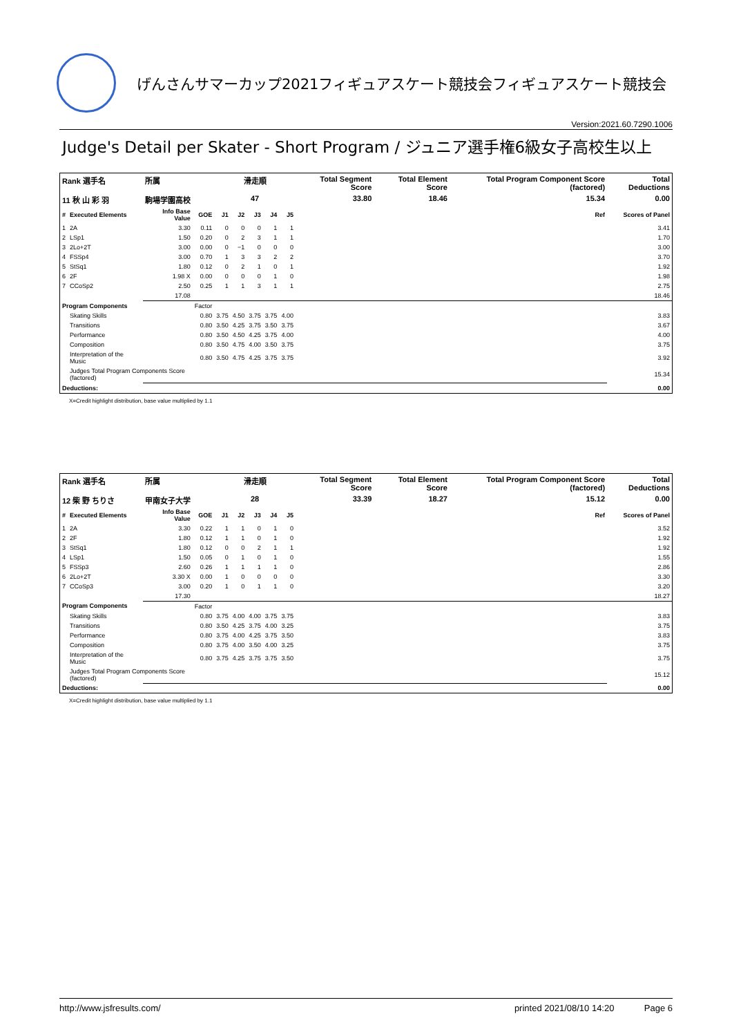げんさんサマーカップ2021フィギュアスケート競技会フィギュアスケート競技会
Version:2021.60.7290.1006
Judge's Detail per Skater - Short Program / ジュニア選手権6級女子高校生以上
| Rank 選手名 | | 所属 | | 滑走順 | | | | | Total Segment Score | Total Element Score | Total Program Component Score (factored) | Total Deductions |
| 11 秋 山 彩 羽 | | 駒場学園高校 | | 47 | | | | | 33.80 | 18.46 | 15.34 | 0.00 |
| # | Executed Elements | Info Base Value | GOE | J1 | J2 | J3 | J4 | J5 | | | Ref | Scores of Panel |
| 1 | 2A | 3.30 | 0.11 | 0 | 0 | 0 | 1 | 1 | | | | 3.41 |
| 2 | LSp1 | 1.50 | 0.20 | 0 | 2 | 3 | 1 | 1 | | | | 1.70 |
| 3 | 2Lo+2T | 3.00 | 0.00 | 0 | −1 | 0 | 0 | 0 | | | | 3.00 |
| 4 | FSSp4 | 3.00 | 0.70 | 1 | 3 | 3 | 2 | 2 | | | | 3.70 |
| 5 | StSq1 | 1.80 | 0.12 | 0 | 2 | 1 | 0 | 1 | | | | 1.92 |
| 6 | 2F | 1.98 X | 0.00 | 0 | 0 | 0 | 1 | 0 | | | | 1.98 |
| 7 | CCoSp2 | 2.50 | 0.25 | 1 | 1 | 3 | 1 | 1 | | | | 2.75 |
| | | 17.08 | | | | | | | | | | 18.46 |
| Program Components | | | Factor | | | | | | | | | |
| | Skating Skills | | 0.80 | 3.75 | 4.50 | 3.75 | 3.75 | 4.00 | | | | 3.83 |
| | Transitions | | 0.80 | 3.50 | 4.25 | 3.75 | 3.50 | 3.75 | | | | 3.67 |
| | Performance | | 0.80 | 3.50 | 4.50 | 4.25 | 3.75 | 4.00 | | | | 4.00 |
| | Composition | | 0.80 | 3.50 | 4.75 | 4.00 | 3.50 | 3.75 | | | | 3.75 |
| | Interpretation of the Music | | 0.80 | 3.50 | 4.75 | 4.25 | 3.75 | 3.75 | | | | 3.92 |
| | Judges Total Program Components Score (factored) | | | | | | | | | | | 15.34 |
| Deductions: | | | | | | | | | | | | 0.00 |
X=Credit highlight distribution, base value multiplied by 1.1
| Rank 選手名 | | 所属 | | 滑走順 | | | | | Total Segment Score | Total Element Score | Total Program Component Score (factored) | Total Deductions |
| 12 柴 野 ちりさ | | 甲南女子大学 | | 28 | | | | | 33.39 | 18.27 | 15.12 | 0.00 |
| # | Executed Elements | Info Base Value | GOE | J1 | J2 | J3 | J4 | J5 | | | Ref | Scores of Panel |
| 1 | 2A | 3.30 | 0.22 | 1 | 1 | 0 | 1 | 0 | | | | 3.52 |
| 2 | 2F | 1.80 | 0.12 | 1 | 1 | 0 | 1 | 0 | | | | 1.92 |
| 3 | StSq1 | 1.80 | 0.12 | 0 | 0 | 2 | 1 | 1 | | | | 1.92 |
| 4 | LSp1 | 1.50 | 0.05 | 0 | 1 | 0 | 1 | 0 | | | | 1.55 |
| 5 | FSSp3 | 2.60 | 0.26 | 1 | 1 | 1 | 1 | 0 | | | | 2.86 |
| 6 | 2Lo+2T | 3.30 X | 0.00 | 1 | 0 | 0 | 0 | 0 | | | | 3.30 |
| 7 | CCoSp3 | 3.00 | 0.20 | 1 | 0 | 1 | 1 | 0 | | | | 3.20 |
| | | 17.30 | | | | | | | | | | 18.27 |
| Program Components | | | Factor | | | | | | | | | |
| | Skating Skills | | 0.80 | 3.75 | 4.00 | 4.00 | 3.75 | 3.75 | | | | 3.83 |
| | Transitions | | 0.80 | 3.50 | 4.25 | 3.75 | 4.00 | 3.25 | | | | 3.75 |
| | Performance | | 0.80 | 3.75 | 4.00 | 4.25 | 3.75 | 3.50 | | | | 3.83 |
| | Composition | | 0.80 | 3.75 | 4.00 | 3.50 | 4.00 | 3.25 | | | | 3.75 |
| | Interpretation of the Music | | 0.80 | 3.75 | 4.25 | 3.75 | 3.75 | 3.50 | | | | 3.75 |
| | Judges Total Program Components Score (factored) | | | | | | | | | | | 15.12 |
| Deductions: | | | | | | | | | | | | 0.00 |
X=Credit highlight distribution, base value multiplied by 1.1
http://www.jsfresults.com/ printed 2021/08/10 14:20 Page 6